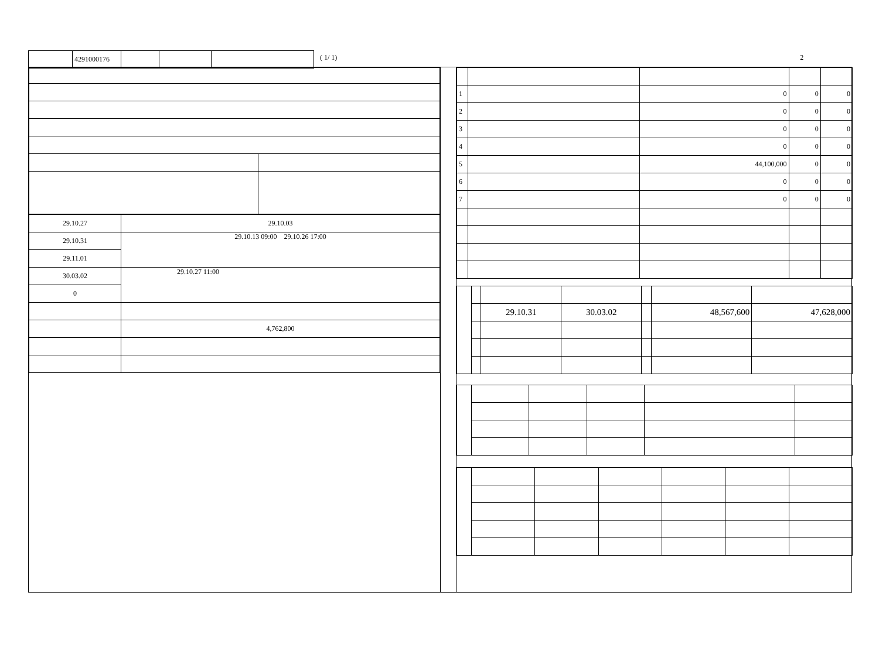| | 4291000176 | | | |
( 1/ 1) 2
| 29.10.27 | 29.10.03 |
| 29.10.31 | 29.10.13 09:00 29.10.26 17:00 |
| 29.11.01 | |
| 30.03.02 | 29.10.27 11:00 |
| 0 | |
| | 4,762,800 |
| 1 | | 0 | 0 | 0 |
| 2 | | 0 | 0 | 0 |
| 3 | | 0 | 0 | 0 |
| 4 | | 0 | 0 | 0 |
| 5 | | 44,100,000 | 0 | 0 |
| 6 | | 0 | 0 | 0 |
| 7 | | 0 | 0 | 0 |
| | | 29.10.31 | 30.03.02 | | 48,567,600 | 47,628,000 |